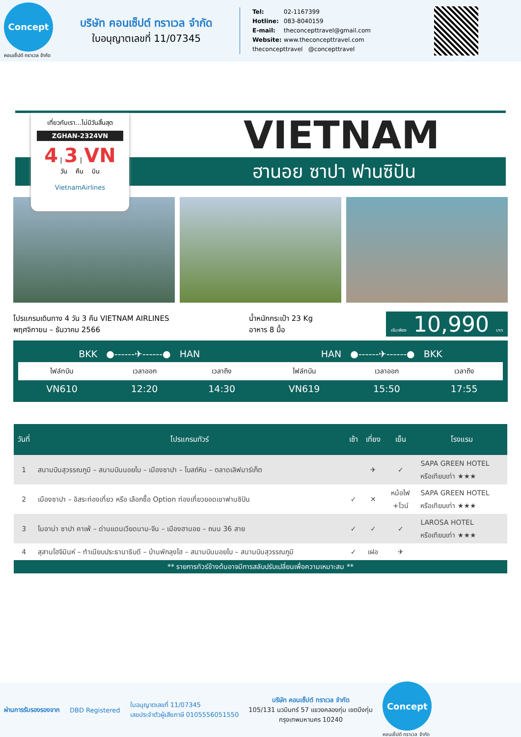Concept
คอนเซ็ปต์ ทราเวล จำกัด
บริษัท คอนเซ็ปต์ ทราเวล จำกัด
ใบอนุญาตเลขที่ 11/07345
Tel: 02-1167399
Hotline: 083-8040159
E-mail: theconcepttravel@gmail.com
Website: www.theconcepttravel.com
theconcepttravel @concepttravel
เที่ยวกับเรา...ไม่มีวันสิ้นสุด
ZGHAN-2324VN
4 | 3 | VN
วัน คืน บิน
VietnamAirlines
VIETNAM
ฮานอย ซาปา ฟานซิปัน
โปรแกรมเดินทาง 4 วัน 3 คืน VIETNAM AIRLINES
พฤศจิกายน – ธันวาคม 2566
น้ำหนักกระเป๋า 23 Kg
อาหาร 8 มื้อ
เริ่มเพียง 10,990 บาท
| BKK ●------✈------● HAN | | | HAN ●------✈------● BKK | | |
| ไฟล์ทบิน | เวลาออก | เวลาถึง | ไฟล์ทบิน | เวลาออก | เวลาถึง |
| VN610 | 12:20 | 14:30 | VN619 | 15:50 | 17:55 |
| วันที่ | โปรแกรมทัวร์ | เช้า | เที่ยง | เย็น | โรงแรม |
| --- | --- | --- | --- | --- | --- |
| 1 | สนามบินสุวรรณภูมิ – สนามบินนอยไบ – เมืองซาปา – โบสถ์หิน – ตลาดเลิฟมาร์เก็ต | | ✈ | ✓ | SAPA GREEN HOTEL หรือเทียบเท่า ★★★ |
| 2 | เมืองซาปา – อิสระท่องเที่ยว หรือ เลือกซื้อ Option ท่องเที่ยวยอดเขาฟานซิปัน | ✓ | ✕ | หม้อไฟ +ไวน์ | SAPA GREEN HOTEL หรือเทียบเท่า ★★★ |
| 3 | โมอาน่า ซาปา คาเฟ่ – ด่านแดนเวียดนาม-จีน – เมืองฮานอย – ถนน 36 สาย | ✓ | ✓ | ✓ | LAROSA HOTEL หรือเทียบเท่า ★★★ |
| 4 | สุสานโฮจิมินห์ – ทำเนียบประธานาธิบดี – บ้านพักลุงโฮ – สนามบินนอยไบ – สนามบินสุวรรณภูมิ | ✓ | เฝอ | ✈ | |
** รายการทัวร์ข้างต้นอาจมีการสลับปรับเปลี่ยนเพื่อความเหมาะสม **
ผ่านการรับรองรองจาก DBD Registered ใบอนุญาตเลขที่ 11/07345
เลขประจำตัวผู้เสียภาษี 0105556051550 บริษัท คอนเซ็ปต์ ทราเวล จำกัด
105/131 นวมินทร์ 57 แขวงคลองกุ่ม เขตบึงกุ่ม
กรุงเทพมหานคร 10240
Concept
คอนเซ็ปต์ ทราเวล จำกัด